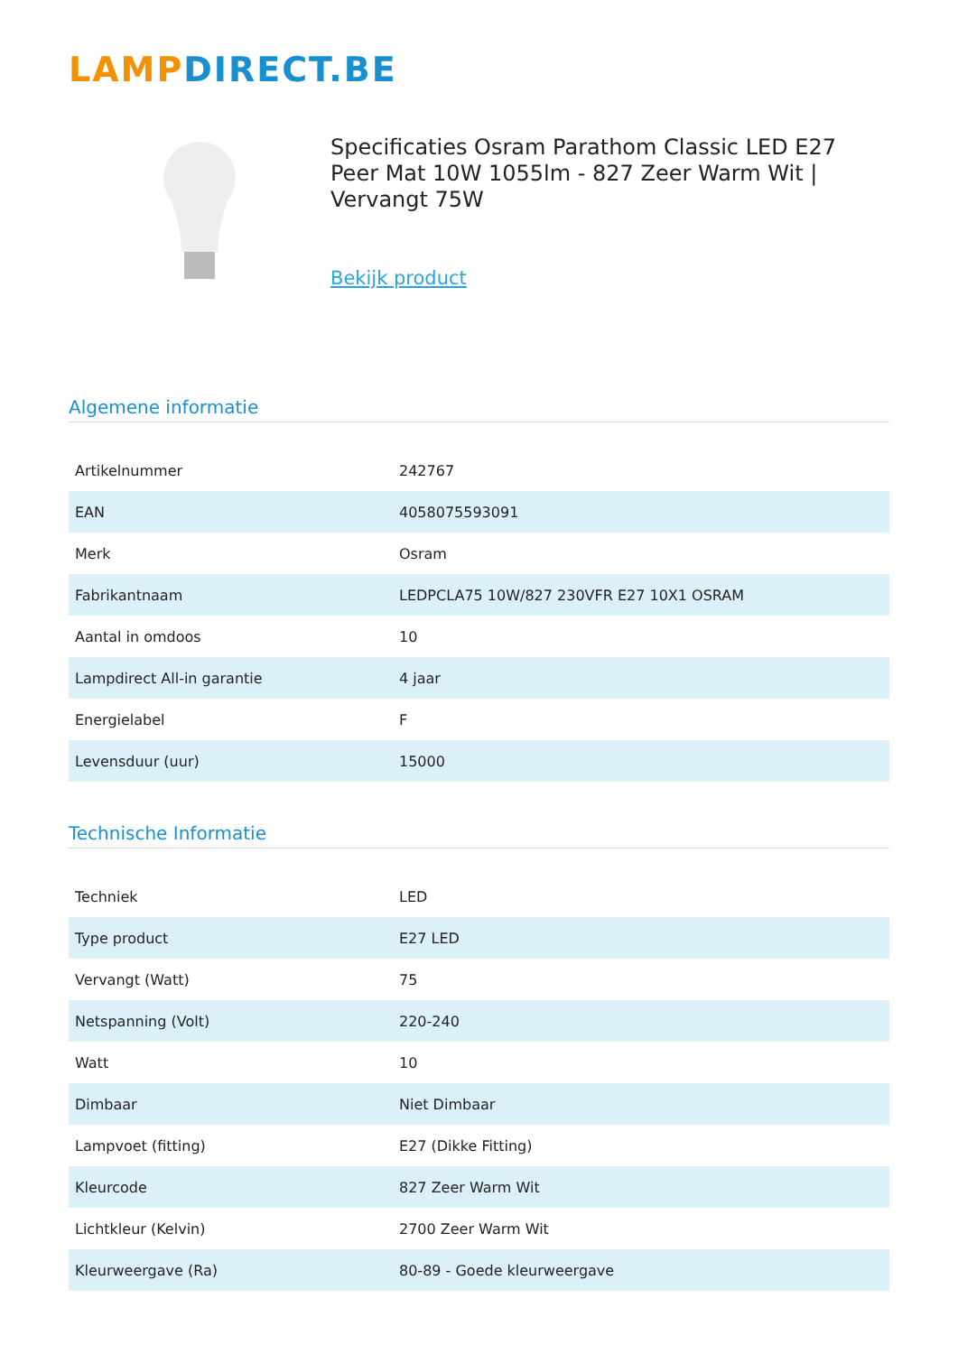LAMP DIRECT.BE
Specificaties Osram Parathom Classic LED E27 Peer Mat 10W 1055lm - 827 Zeer Warm Wit | Vervangt 75W
Bekijk product
Algemene informatie
| Artikelnummer | 242767 |
| EAN | 4058075593091 |
| Merk | Osram |
| Fabrikantnaam | LEDPCLA75 10W/827 230VFR E27 10X1 OSRAM |
| Aantal in omdoos | 10 |
| Lampdirect All-in garantie | 4 jaar |
| Energielabel | F |
| Levensduur (uur) | 15000 |
Technische Informatie
| Techniek | LED |
| Type product | E27 LED |
| Vervangt (Watt) | 75 |
| Netspanning (Volt) | 220-240 |
| Watt | 10 |
| Dimbaar | Niet Dimbaar |
| Lampvoet (fitting) | E27 (Dikke Fitting) |
| Kleurcode | 827 Zeer Warm Wit |
| Lichtkleur (Kelvin) | 2700 Zeer Warm Wit |
| Kleurweergave (Ra) | 80-89 - Goede kleurweergave |